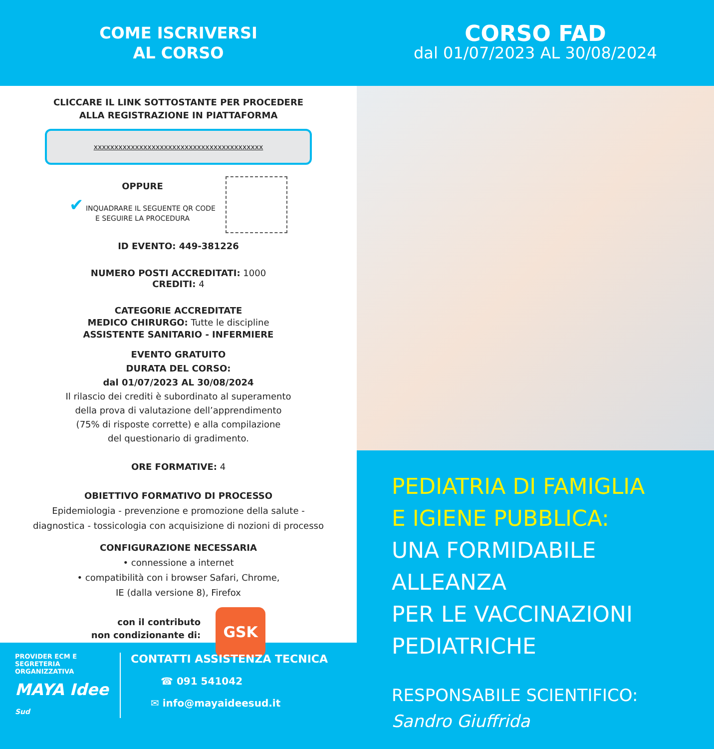COME ISCRIVERSI
AL CORSO
CLICCARE IL LINK SOTTOSTANTE PER PROCEDERE
ALLA REGISTRAZIONE IN PIATTAFORMA
xxxxxxxxxxxxxxxxxxxxxxxxxxxxxxxxxxxxxxxxx
OPPURE
✔ INQUADRARE IL SEGUENTE QR CODE
E SEGUIRE LA PROCEDURA
ID EVENTO: 449-381226
NUMERO POSTI ACCREDITATI: 1000
CREDITI: 4
CATEGORIE ACCREDITATE
MEDICO CHIRURGO: Tutte le discipline
ASSISTENTE SANITARIO - INFERMIERE
EVENTO GRATUITO
DURATA DEL CORSO:
dal 01/07/2023 AL 30/08/2024
Il rilascio dei crediti è subordinato al superamento
della prova di valutazione dell’apprendimento
(75% di risposte corrette) e alla compilazione
del questionario di gradimento.
ORE FORMATIVE: 4
OBIETTIVO FORMATIVO DI PROCESSO
Epidemiologia - prevenzione e promozione della salute -
diagnostica - tossicologia con acquisizione di nozioni di processo
CONFIGURAZIONE NECESSARIA
• connessione a internet
• compatibilità con i browser Safari, Chrome,
IE (dalla versione 8), Firefox
con il contributo
non condizionante di:
GSK
PROVIDER ECM E
SEGRETERIA ORGANIZZATIVA
MAYA Idee Sud
CONTATTI ASSISTENZA TECNICA
☎ 091 541042
✉ info@mayaideesud.it
CORSO FAD
dal 01/07/2023 AL 30/08/2024
PEDIATRIA DI FAMIGLIA
E IGIENE PUBBLICA:
UNA FORMIDABILE ALLEANZA
PER LE VACCINAZIONI
PEDIATRICHE
RESPONSABILE SCIENTIFICO:
Sandro Giuffrida